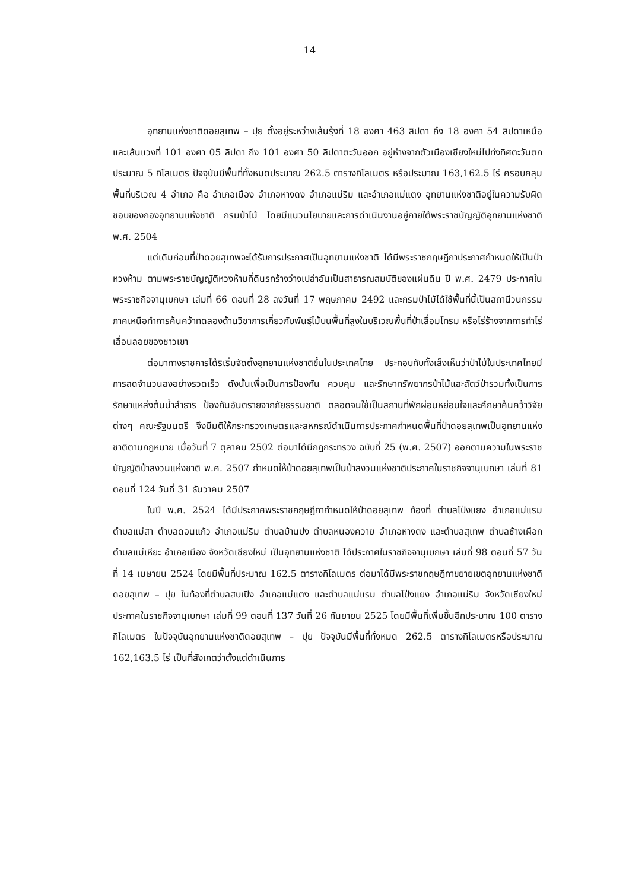14
อุทยานแห่งชาติดอยสุเทพ – ปุย ตั้งอยู่ระหว่างเส้นรุ้งที่ 18 องศา 463 ลิปดา ถึง 18 องศา 54 ลิปดาเหนือ และเส้นแวงที่ 101 องศา 05 ลิปดา ถึง 101 องศา 50 ลิปดาตะวันออก อยู่ห่างจากตัวเมืองเชียงใหม่ไปท่งทิศตะวันตกประมาณ 5 กิโลเมตร ปัจจุบันมีพื้นที่ทั้งหมดประมาณ 262.5 ตารางกิโลเมตร หรือประมาณ 163,162.5 ไร่ ครอบคลุมพื้นที่บริเวณ 4 อำเภอ คือ อำเภอเมือง อำเภอหางดง อำเภอแม่ริม และอำเภอแม่แตง อุทยานแห่งชาติอยู่ในความรับผิดชอบของกองอุทยานแห่งชาติ กรมป่าไม้ โดยมีแนวนโยบายและการดำเนินงานอยู่ภายใต้พระราชบัญญัติอุทยานแห่งชาติ พ.ศ. 2504
แต่เดิมก่อนที่ป่าดอยสุเทพจะได้รับการประกาศเป็นอุทยานแห่งชาติ ได้มีพระราชกฤษฎีกาประกาศกำหนดให้เป็นป่าหวงห้าม ตามพระราชบัญญัติหวงห้ามที่ดินรกร้างว่างเปล่าอันเป็นสาธารณสมบัติของแผ่นดิน ปี พ.ศ. 2479 ประกาศในพระราชกิจจานุเบกษา เล่มที่ 66 ตอนที่ 28 ลงวันที่ 17 พฤษภาคม 2492 และกรมป่าไม้ได้ใช้พื้นที่นี้เป็นสถานีวนกรรมภาคเหนือทำการค้นคว้าทดลองด้านวิชาการเกี่ยวกับพันธุ์ไม้บนพื้นที่สูงในบริเวณพื้นที่ป่าเสื่อมโทรม หรือไร่ร้างจากการทำไร่เลื่อนลอยของชาวเขา
ต่อมาทางราชการได้ริเริ่มจัดตั้งอุทยานแห่งชาติขึ้นในประเทศไทย ประกอบกับทั้งเล็งเห็นว่าป่าไม้ในประเทศไทยมีการลดจำนวนลงอย่างรวดเร็ว ดังนั้นเพื่อเป็นการป้องกัน ควบคุม และรักษาทรัพยากรป่าไม้และสัตว์ป่ารวมทั้งเป็นการรักษาแหล่งต้นน้ำลำธาร ป้องกันอันตรายจากภัยธรรมชาติ ตลอดจนใช้เป็นสถานที่พักผ่อนหย่อนใจและศึกษาค้นคว้าวิจัยต่างๆ คณะรัฐมนตรี จึงมีมติให้กระทรวงเกษตรและสหกรณ์ดำเนินการประกาศกำหนดพื้นที่ป่าดอยสุเทพเป็นอุทยานแห่งชาติตามกฎหมาย เมื่อวันที่ 7 ตุลาคม 2502 ต่อมาได้มีกฎกระทรวง ฉบับที่ 25 (พ.ศ. 2507) ออกตามความในพระราชบัญญัติป่าสงวนแห่งชาติ พ.ศ. 2507 กำหนดให้ป่าดอยสุเทพเป็นป่าสงวนแห่งชาติประกาศในราชกิจจานุเบกษา เล่มที่ 81 ตอนที่ 124 วันที่ 31 ธันวาคม 2507
ในปี พ.ศ. 2524 ได้มีประกาศพระราชกฤษฎีกากำหนดให้ป่าดอยสุเทพ ท้องที่ ตำบลโป่งแยง อำเภอแม่แรม ตำบลแม่สา ตำบลดอนแก้ว อำเภอแม่ริม ตำบลบ้านปง ตำบลหนองควาย อำเภอหางดง และตำบลสุเทพ ตำบลช้างเผือก ตำบลแม่เหียะ อำเภอเมือง จังหวัดเชียงใหม่ เป็นอุทยานแห่งชาติ ได้ประกาศในราชกิจจานุเบกษา เล่มที่ 98 ตอนที่ 57 วันที่ 14 เมษายน 2524 โดยมีพื้นที่ประมาณ 162.5 ตารางกิโลเมตร ต่อมาได้มีพระราชกฤษฎีกาขยายเขตอุทยานแห่งชาติดอยสุเทพ – ปุย ในท้องที่ตำบลสบเปิง อำเภอแม่แตง และตำบลแม่แรม ตำบลโป่งแยง อำเภอแม่ริม จังหวัดเชียงใหม่ ประกาศในราชกิจจานุเบกษา เล่มที่ 99 ตอนที่ 137 วันที่ 26 กันยายน 2525 โดยมีพื้นที่เพิ่มขึ้นอีกประมาณ 100 ตารางกิโลเมตร ในปัจจุบันอุทยานแห่งชาติดอยสุเทพ – ปุย ปัจจุบันมีพื้นที่ทั้งหมด 262.5 ตารางกิโลเมตรหรือประมาณ 162,163.5 ไร่ เป็นที่สังเกตว่าตั้งแต่ดำเนินการ